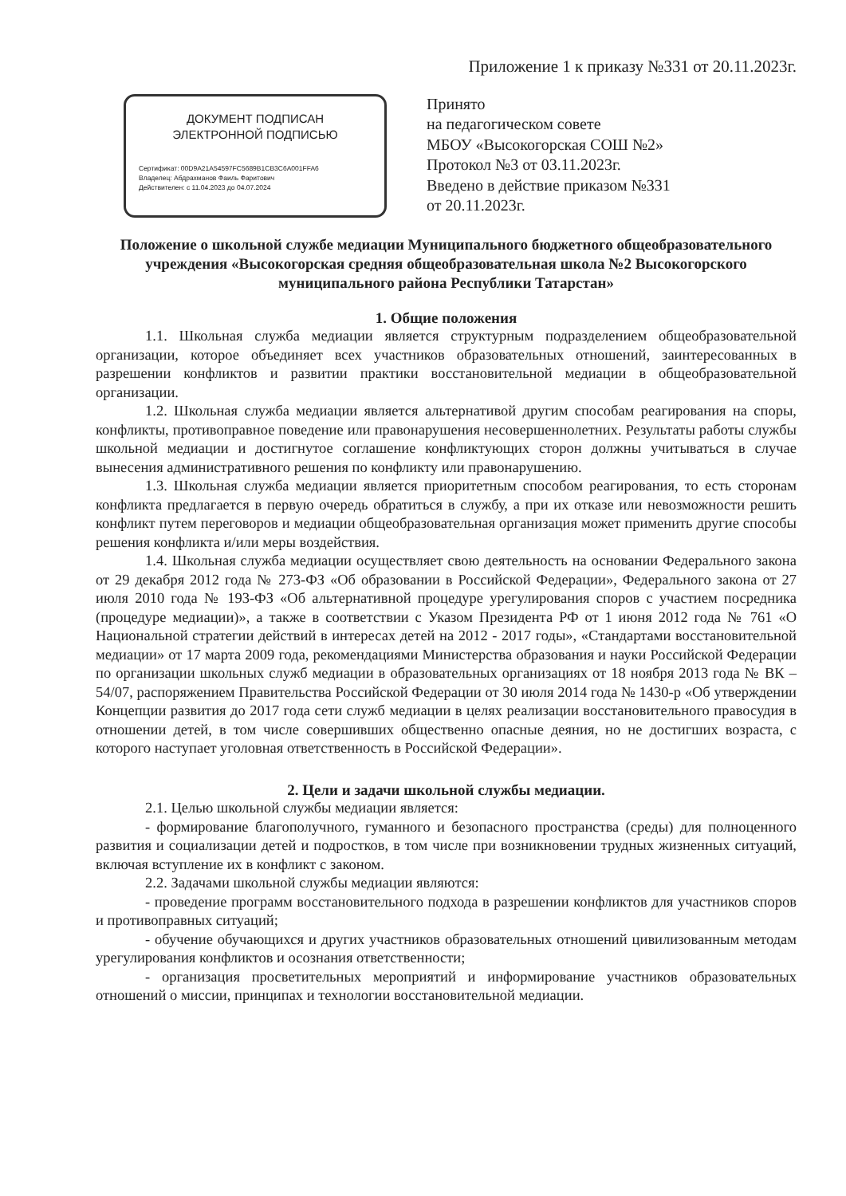Приложение 1 к приказу №331 от 20.11.2023г.
ДОКУМЕНТ ПОДПИСАН
ЭЛЕКТРОННОЙ ПОДПИСЬЮ
Сертификат: 00D9A21A54597FC5689B1CB3C6A001FFA6
Владелец: Абдрахманов Фаиль Фаритович
Действителен: с 11.04.2023 до 04.07.2024
Принято
на педагогическом совете
МБОУ «Высокогорская СОШ №2»
Протокол №3 от 03.11.2023г.
Введено в действие приказом №331
от 20.11.2023г.
Положение о школьной службе медиации Муниципального бюджетного общеобразовательного учреждения «Высокогорская средняя общеобразовательная школа №2 Высокогорского муниципального района Республики Татарстан»
1. Общие положения
1.1. Школьная служба медиации является структурным подразделением общеобразовательной организации, которое объединяет всех участников образовательных отношений, заинтересованных в разрешении конфликтов и развитии практики восстановительной медиации в общеобразовательной организации.
1.2. Школьная служба медиации является альтернативой другим способам реагирования на споры, конфликты, противоправное поведение или правонарушения несовершеннолетних. Результаты работы службы школьной медиации и достигнутое соглашение конфликтующих сторон должны учитываться в случае вынесения административного решения по конфликту или правонарушению.
1.3. Школьная служба медиации является приоритетным способом реагирования, то есть сторонам конфликта предлагается в первую очередь обратиться в службу, а при их отказе или невозможности решить конфликт путем переговоров и медиации общеобразовательная организация может применить другие способы решения конфликта и/или меры воздействия.
1.4. Школьная служба медиации осуществляет свою деятельность на основании Федерального закона от 29 декабря 2012 года № 273-ФЗ «Об образовании в Российской Федерации», Федерального закона от 27 июля 2010 года № 193-ФЗ «Об альтернативной процедуре урегулирования споров с участием посредника (процедуре медиации)», а также в соответствии с Указом Президента РФ от 1 июня 2012 года № 761 «О Национальной стратегии действий в интересах детей на 2012 - 2017 годы», «Стандартами восстановительной медиации» от 17 марта 2009 года, рекомендациями Министерства образования и науки Российской Федерации по организации школьных служб медиации в образовательных организациях от 18 ноября 2013 года № ВК – 54/07, распоряжением Правительства Российской Федерации от 30 июля 2014 года № 1430-р «Об утверждении Концепции развития до 2017 года сети служб медиации в целях реализации восстановительного правосудия в отношении детей, в том числе совершивших общественно опасные деяния, но не достигших возраста, с которого наступает уголовная ответственность в Российской Федерации».
2. Цели и задачи школьной службы медиации.
2.1. Целью школьной службы медиации является:
- формирование благополучного, гуманного и безопасного пространства (среды) для полноценного развития и социализации детей и подростков, в том числе при возникновении трудных жизненных ситуаций, включая вступление их в конфликт с законом.
2.2. Задачами школьной службы медиации являются:
- проведение программ восстановительного подхода в разрешении конфликтов для участников споров и противоправных ситуаций;
- обучение обучающихся и других участников образовательных отношений цивилизованным методам урегулирования конфликтов и осознания ответственности;
- организация просветительных мероприятий и информирование участников образовательных отношений о миссии, принципах и технологии восстановительной медиации.